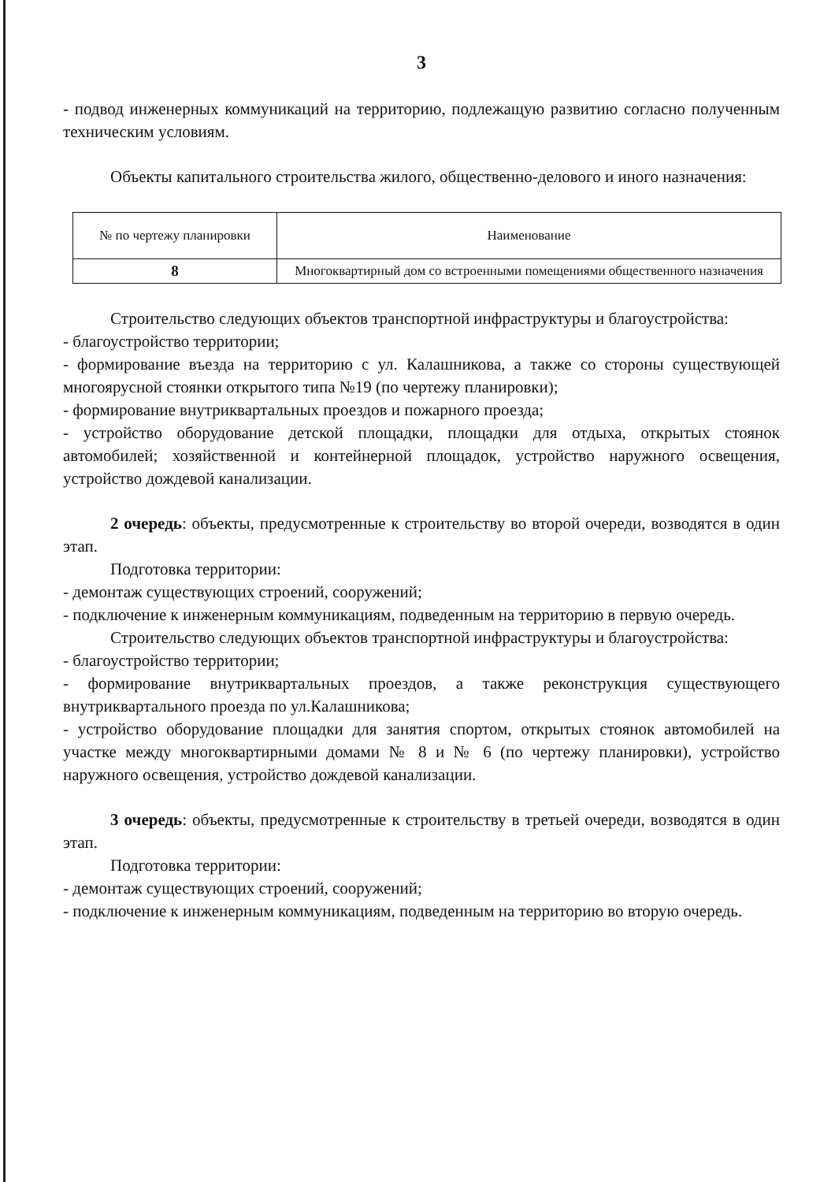3
- подвод инженерных коммуникаций на территорию, подлежащую развитию согласно полученным техническим условиям.
Объекты капитального строительства жилого, общественно-делового и иного назначения:
| № по чертежу планировки | Наименование |
| --- | --- |
| 8 | Многоквартирный дом со встроенными помещениями общественного назначения |
Строительство следующих объектов транспортной инфраструктуры и благоустройства:
- благоустройство территории;
- формирование въезда на территорию с ул. Калашникова, а также со стороны существующей многоярусной стоянки открытого типа №19 (по чертежу планировки);
- формирование внутриквартальных проездов и пожарного проезда;
- устройство оборудование детской площадки, площадки для отдыха, открытых стоянок автомобилей; хозяйственной и контейнерной площадок, устройство наружного освещения, устройство дождевой канализации.
2 очередь: объекты, предусмотренные к строительству во второй очереди, возводятся в один этап.
Подготовка территории:
- демонтаж существующих строений, сооружений;
- подключение к инженерным коммуникациям, подведенным на территорию в первую очередь.
Строительство следующих объектов транспортной инфраструктуры и благоустройства:
- благоустройство территории;
- формирование внутриквартальных проездов, а также реконструкция существующего внутриквартального проезда по ул.Калашникова;
- устройство оборудование площадки для занятия спортом, открытых стоянок автомобилей на участке между многоквартирными домами № 8 и № 6 (по чертежу планировки), устройство наружного освещения, устройство дождевой канализации.
3 очередь: объекты, предусмотренные к строительству в третьей очереди, возводятся в один этап.
Подготовка территории:
- демонтаж существующих строений, сооружений;
- подключение к инженерным коммуникациям, подведенным на территорию во вторую очередь.